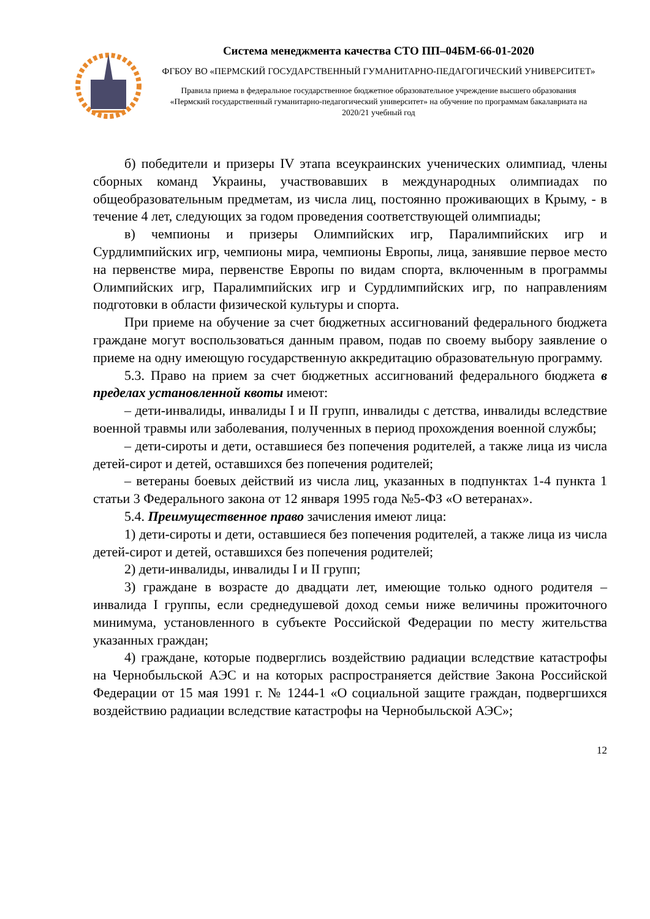Система менеджмента качества СТО ПП–04БМ-66-01-2020
ФГБОУ ВО «ПЕРМСКИЙ ГОСУДАРСТВЕННЫЙ ГУМАНИТАРНО-ПЕДАГОГИЧЕСКИЙ УНИВЕРСИТЕТ»
Правила приема в федеральное государственное бюджетное образовательное учреждение высшего образования «Пермский государственный гуманитарно-педагогический университет» на обучение по программам бакалавриата на 2020/21 учебный год
б) победители и призеры IV этапа всеукраинских ученических олимпиад, члены сборных команд Украины, участвовавших в международных олимпиадах по общеобразовательным предметам, из числа лиц, постоянно проживающих в Крыму, - в течение 4 лет, следующих за годом проведения соответствующей олимпиады;
в) чемпионы и призеры Олимпийских игр, Паралимпийских игр и Сурдлимпийских игр, чемпионы мира, чемпионы Европы, лица, занявшие первое место на первенстве мира, первенстве Европы по видам спорта, включенным в программы Олимпийских игр, Паралимпийских игр и Сурдлимпийских игр, по направлениям подготовки в области физической культуры и спорта.
При приеме на обучение за счет бюджетных ассигнований федерального бюджета граждане могут воспользоваться данным правом, подав по своему выбору заявление о приеме на одну имеющую государственную аккредитацию образовательную программу.
5.3. Право на прием за счет бюджетных ассигнований федерального бюджета в пределах установленной квоты имеют:
– дети-инвалиды, инвалиды I и II групп, инвалиды с детства, инвалиды вследствие военной травмы или заболевания, полученных в период прохождения военной службы;
– дети-сироты и дети, оставшиеся без попечения родителей, а также лица из числа детей-сирот и детей, оставшихся без попечения родителей;
– ветераны боевых действий из числа лиц, указанных в подпунктах 1-4 пункта 1 статьи 3 Федерального закона от 12 января 1995 года №5-ФЗ «О ветеранах».
5.4. Преимущественное право зачисления имеют лица:
1) дети-сироты и дети, оставшиеся без попечения родителей, а также лица из числа детей-сирот и детей, оставшихся без попечения родителей;
2) дети-инвалиды, инвалиды I и II групп;
3) граждане в возрасте до двадцати лет, имеющие только одного родителя – инвалида I группы, если среднедушевой доход семьи ниже величины прожиточного минимума, установленного в субъекте Российской Федерации по месту жительства указанных граждан;
4) граждане, которые подверглись воздействию радиации вследствие катастрофы на Чернобыльской АЭС и на которых распространяется действие Закона Российской Федерации от 15 мая 1991 г. № 1244-1 «О социальной защите граждан, подвергшихся воздействию радиации вследствие катастрофы на Чернобыльской АЭС»;
12